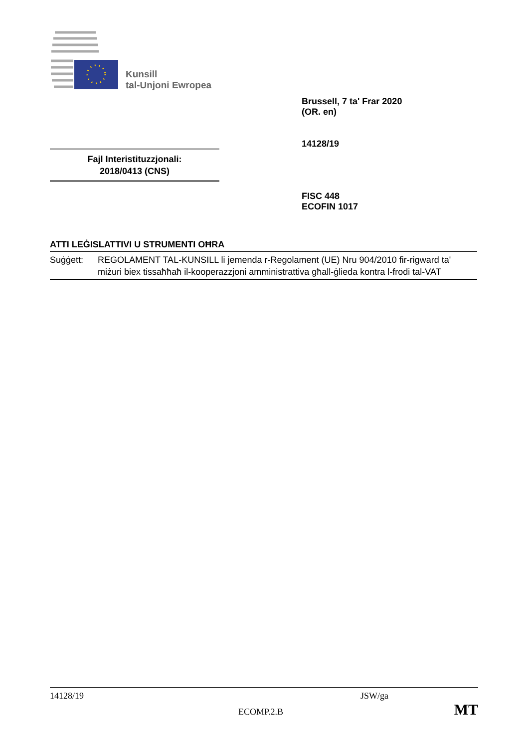Kunsill
tal-Unjoni Ewropea
Brussell, 7 ta' Frar 2020
(OR. en)
14128/19
Fajl Interistituzzjonali:
2018/0413 (CNS)
FISC 448
ECOFIN 1017
ATTI LEĠISLATTIVI U STRUMENTI OĦRA
Suġġett: REGOLAMENT TAL-KUNSILL li jemenda r-Regolament (UE) Nru 904/2010 fir-rigward ta' miżuri biex tissaħħaħ il-kooperazzjoni amministrattiva għall-ġlieda kontra l-frodi tal-VAT
14128/19 JSW/ga
ECOMP.2.B MT